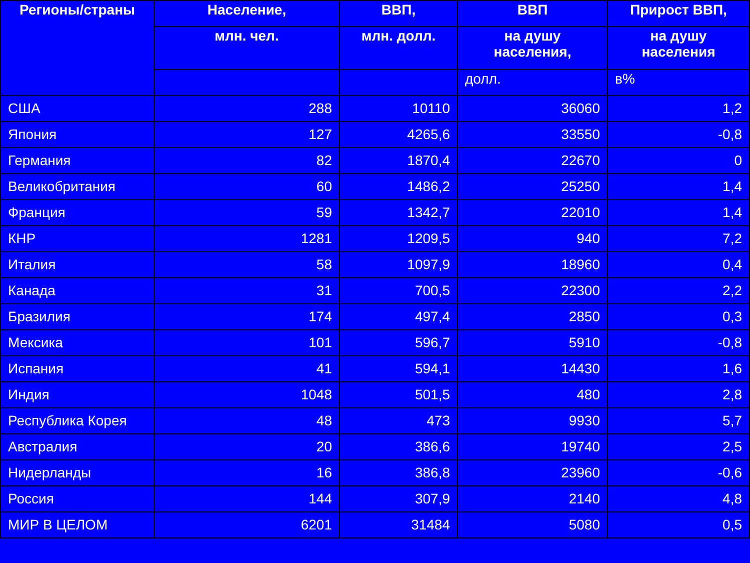| Регионы/страны | Население, | ВВП, | ВВП | Прирост ВВП, |
| --- | --- | --- | --- | --- |
| | млн. чел. | млн. долл. | на душу населения, | на душу населения |
| | | | долл. | в% |
| США | 288 | 10110 | 36060 | 1,2 |
| Япония | 127 | 4265,6 | 33550 | -0,8 |
| Германия | 82 | 1870,4 | 22670 | 0 |
| Великобритания | 60 | 1486,2 | 25250 | 1,4 |
| Франция | 59 | 1342,7 | 22010 | 1,4 |
| КНР | 1281 | 1209,5 | 940 | 7,2 |
| Италия | 58 | 1097,9 | 18960 | 0,4 |
| Канада | 31 | 700,5 | 22300 | 2,2 |
| Бразилия | 174 | 497,4 | 2850 | 0,3 |
| Мексика | 101 | 596,7 | 5910 | -0,8 |
| Испания | 41 | 594,1 | 14430 | 1,6 |
| Индия | 1048 | 501,5 | 480 | 2,8 |
| Республика Корея | 48 | 473 | 9930 | 5,7 |
| Австралия | 20 | 386,6 | 19740 | 2,5 |
| Нидерланды | 16 | 386,8 | 23960 | -0,6 |
| Россия | 144 | 307,9 | 2140 | 4,8 |
| МИР В ЦЕЛОМ | 6201 | 31484 | 5080 | 0,5 |